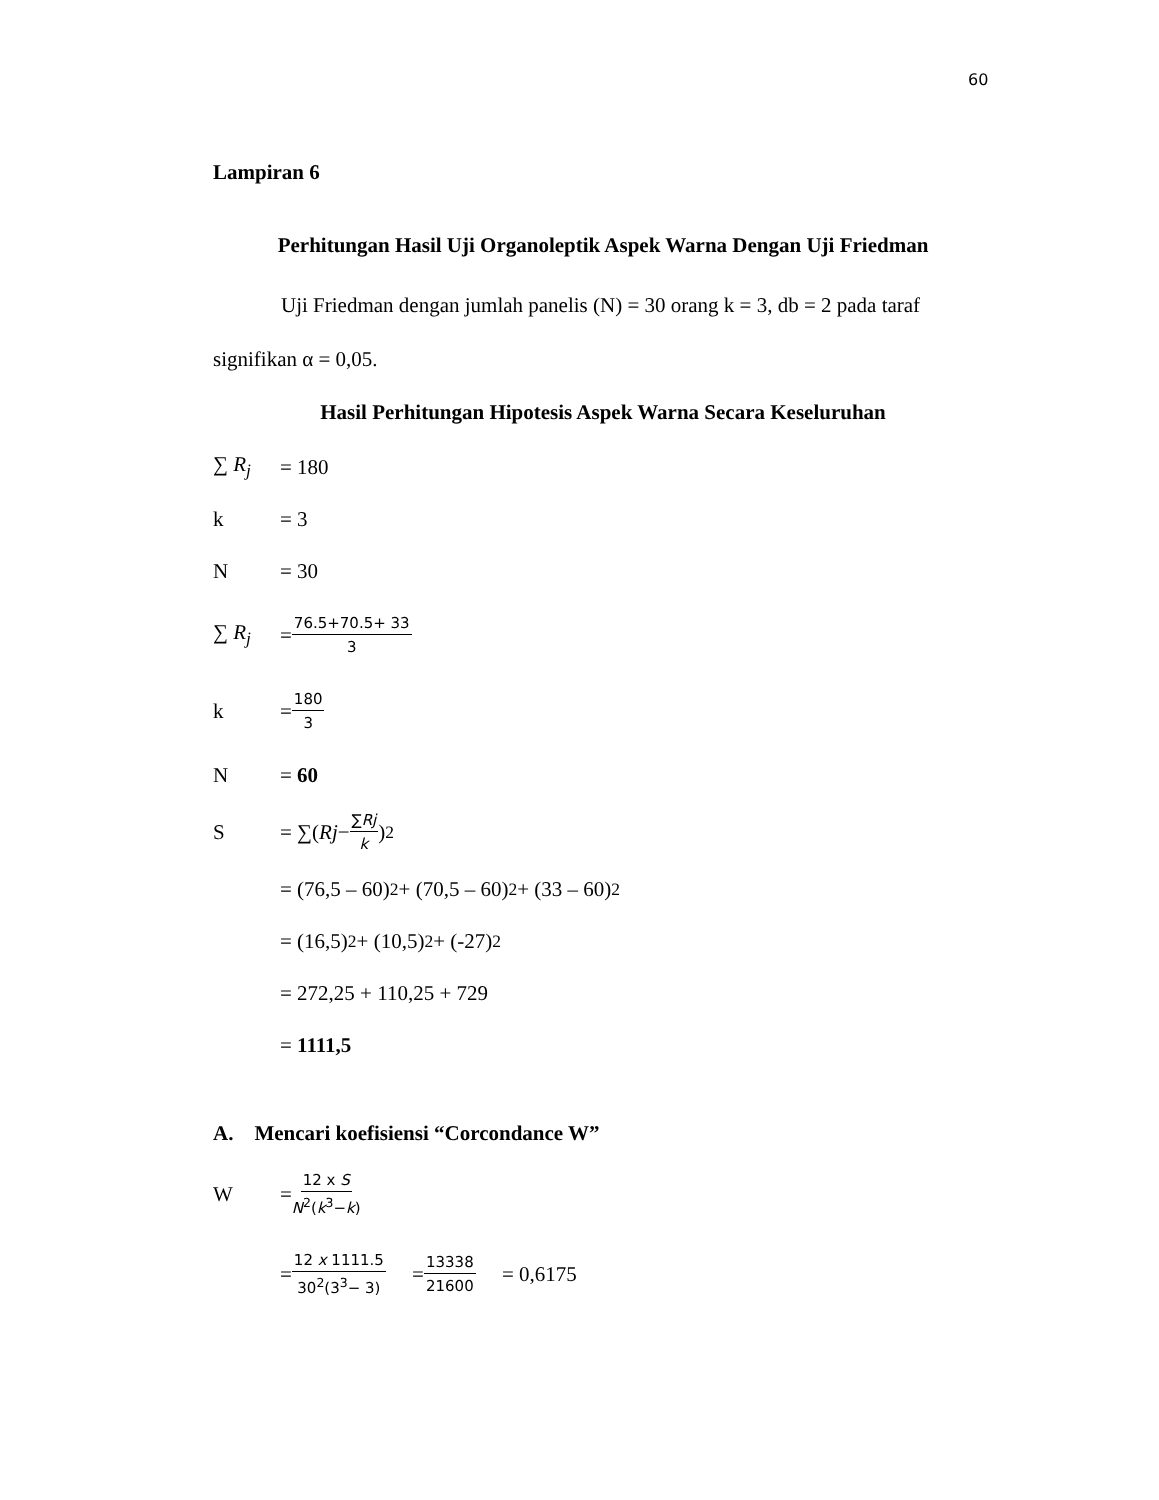60
Lampiran 6
Perhitungan Hasil Uji Organoleptik Aspek Warna Dengan Uji Friedman
Uji Friedman dengan jumlah panelis (N) = 30 orang k = 3, db = 2 pada taraf signifikan α = 0,05.
Hasil Perhitungan Hipotesis Aspek Warna Secara Keseluruhan
∑ R<sub>j</sub> = 180
k = 3
N = 30
∑ R<sub>j</sub> = 76.5+70.5+ 33 3
k = 180 3
N = 60
S = ∑(Rj − ∑Rj k)<sup>2</sup>
= (76,5 – 60)<sup>2</sup> + (70,5 – 60)<sup>2</sup> + (33 – 60)<sup>2</sup>
= (16,5)<sup>2</sup> + (10,5)<sup>2</sup> + (-27)<sup>2</sup>
= 272,25 + 110,25 + 729
= 1111,5
A. Mencari koefisiensi “Corcondance W”
W = 12 x S N<sup>2</sup>(k<sup>3</sup>−k)
= 12 x 1111.5 30<sup>2</sup>(3<sup>3</sup>− 3) = 13338 21600 = 0,6175